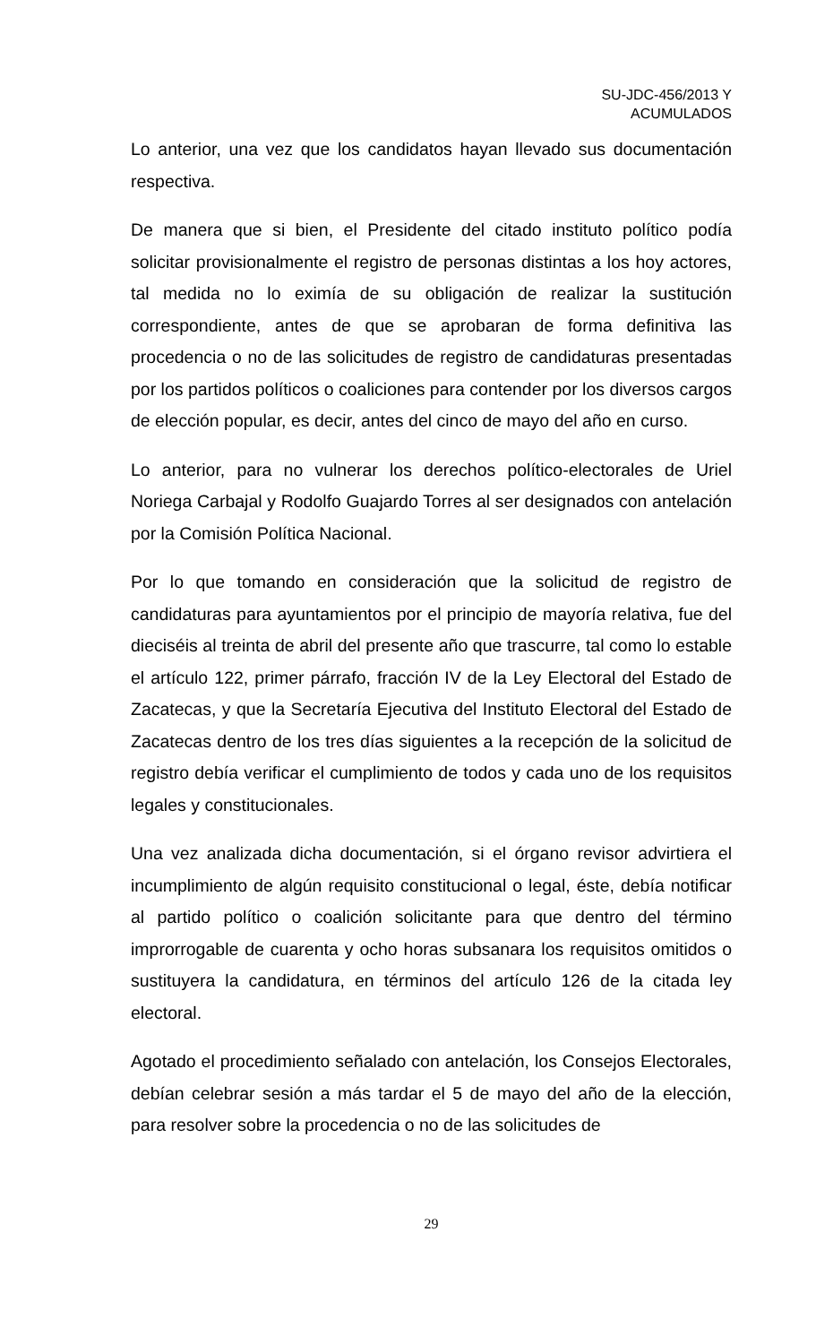SU-JDC-456/2013 Y
ACUMULADOS
Lo anterior, una vez que los candidatos hayan llevado sus documentación respectiva.
De manera que si bien, el Presidente del citado instituto político podía solicitar provisionalmente el registro de personas distintas a los hoy actores, tal medida no lo eximía de su obligación de realizar la sustitución correspondiente, antes de que se aprobaran de forma definitiva las procedencia o no de las solicitudes de registro de candidaturas presentadas por los partidos políticos o coaliciones para contender por los diversos cargos de elección popular, es decir, antes del cinco de mayo del año en curso.
Lo anterior, para no vulnerar los derechos político-electorales de Uriel Noriega Carbajal y Rodolfo Guajardo Torres al ser designados con antelación por la Comisión Política Nacional.
Por lo que tomando en consideración que la solicitud de registro de candidaturas para ayuntamientos por el principio de mayoría relativa, fue del dieciséis al treinta de abril del presente año que trascurre, tal como lo estable el artículo 122, primer párrafo, fracción IV de la Ley Electoral del Estado de Zacatecas, y que la Secretaría Ejecutiva del Instituto Electoral del Estado de Zacatecas dentro de los tres días siguientes a la recepción de la solicitud de registro debía verificar el cumplimiento de todos y cada uno de los requisitos legales y constitucionales.
Una vez analizada dicha documentación, si el órgano revisor advirtiera el incumplimiento de algún requisito constitucional o legal, éste, debía notificar al partido político o coalición solicitante para que dentro del término improrrogable de cuarenta y ocho horas subsanara los requisitos omitidos o sustituyera la candidatura, en términos del artículo 126 de la citada ley electoral.
Agotado el procedimiento señalado con antelación, los Consejos Electorales, debían celebrar sesión a más tardar el 5 de mayo del año de la elección, para resolver sobre la procedencia o no de las solicitudes de
29